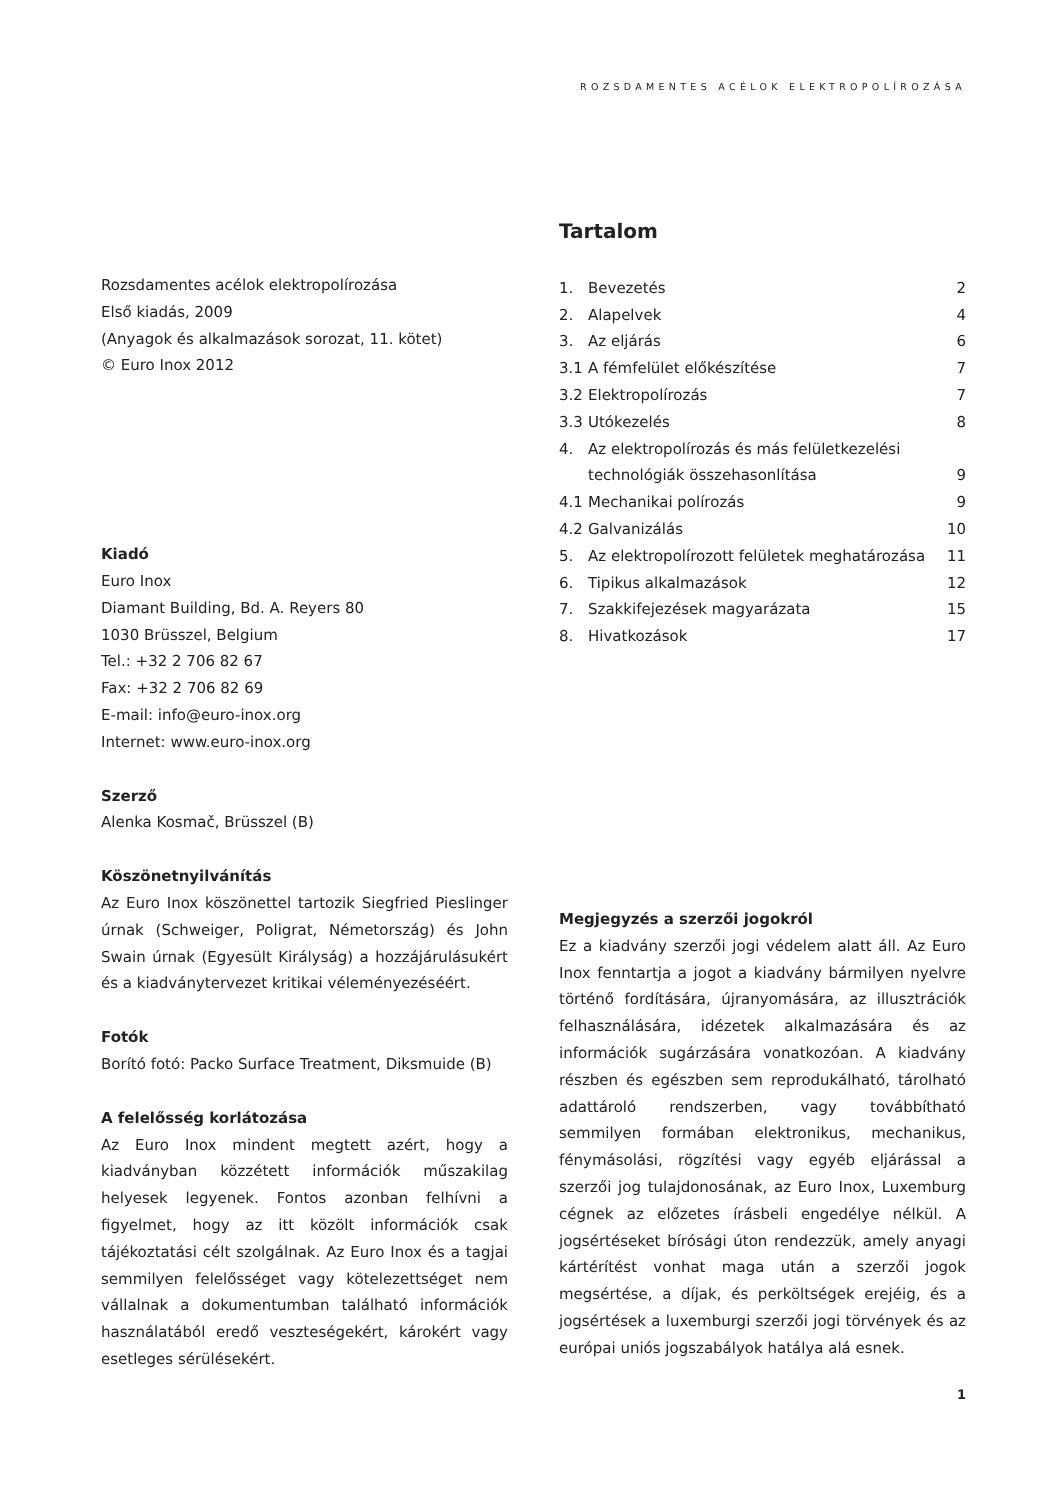ROZSDAMENTES ACÉLOK ELEKTROPOLÍROZÁSA
Tartalom
1. Bevezetés 2
2. Alapelvek 4
3. Az eljárás 6
3.1 A fémfelület előkészítése 7
3.2 Elektropolírozás 7
3.3 Utókezelés 8
4. Az elektropolírozás és más felületkezelési technológiák összehasonlítása 9
4.1 Mechanikai polírozás 9
4.2 Galvanizálás 10
5. Az elektropolírozott felületek meghatározása 11
6. Tipikus alkalmazások 12
7. Szakkifejezések magyarázata 15
8. Hivatkozások 17
Megjegyzés a szerzői jogokról
Ez a kiadvány szerzői jogi védelem alatt áll. Az Euro Inox fenntartja a jogot a kiadvány bármilyen nyelvre történő fordítására, újranyomására, az illusztrációk felhasználására, idézetek alkalmazására és az információk sugárzására vonatkozóan. A kiadvány részben és egészben sem reprodukálható, tárolható adattároló rendszerben, vagy továbbítható semmilyen formában elektronikus, mechanikus, fénymásolási, rögzítési vagy egyéb eljárással a szerzői jog tulajdonosának, az Euro Inox, Luxemburg cégnek az előzetes írásbeli engedélye nélkül. A jogsértéseket bírósági úton rendezzük, amely anyagi kártérítést vonhat maga után a szerzői jogok megsértése, a díjak, és perköltségek erejéig, és a jogsértések a luxemburgi szerzői jogi törvények és az európai uniós jogszabályok hatálya alá esnek.
Rozsdamentes acélok elektropolírozása
Első kiadás, 2009
(Anyagok és alkalmazások sorozat, 11. kötet)
© Euro Inox 2012
Kiadó
Euro Inox
Diamant Building, Bd. A. Reyers 80
1030 Brüsszel, Belgium
Tel.: +32 2 706 82 67
Fax: +32 2 706 82 69
E-mail: info@euro-inox.org
Internet: www.euro-inox.org
Szerző
Alenka Kosmač, Brüsszel (B)
Köszönetnyilvánítás
Az Euro Inox köszönettel tartozik Siegfried Pieslinger úrnak (Schweiger, Poligrat, Németország) és John Swain úrnak (Egyesült Királyság) a hozzájárulásukért és a kiadványtervezet kritikai véleményezéséért.
Fotók
Borító fotó: Packo Surface Treatment, Diksmuide (B)
A felelősség korlátozása
Az Euro Inox mindent megtett azért, hogy a kiadványban közzétett információk műszakilag helyesek legyenek. Fontos azonban felhívni a figyelmet, hogy az itt közölt információk csak tájékoztatási célt szolgálnak. Az Euro Inox és a tagjai semmilyen felelősséget vagy kötelezettséget nem vállalnak a dokumentumban található információk használatából eredő veszteségekért, károkért vagy esetleges sérülésekért.
1